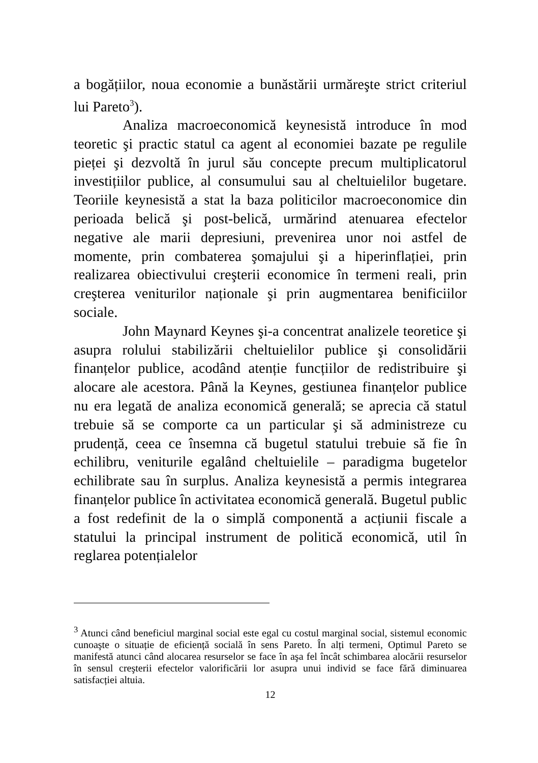a bogățiilor, noua economie a bunăstării urmăreşte strict criteriul lui Pareto<sup>3</sup>).
Analiza macroeconomică keynesistă introduce în mod teoretic şi practic statul ca agent al economiei bazate pe regulile pieței şi dezvoltă în jurul său concepte precum multiplicatorul investițiilor publice, al consumului sau al cheltuielilor bugetare. Teoriile keynesistă a stat la baza politicilor macroeconomice din perioada belică şi post-belică, urmărind atenuarea efectelor negative ale marii depresiuni, prevenirea unor noi astfel de momente, prin combaterea şomajului şi a hiperinflației, prin realizarea obiectivului creşterii economice în termeni reali, prin creşterea veniturilor naționale şi prin augmentarea benificiilor sociale.
John Maynard Keynes şi-a concentrat analizele teoretice şi asupra rolului stabilizării cheltuielilor publice şi consolidării finanțelor publice, acodând atenție funcțiilor de redistribuire şi alocare ale acestora. Până la Keynes, gestiunea finanțelor publice nu era legată de analiza economică generală; se aprecia că statul trebuie să se comporte ca un particular şi să administreze cu prudență, ceea ce însemna că bugetul statului trebuie să fie în echilibru, veniturile egalând cheltuielile – paradigma bugetelor echilibrate sau în surplus. Analiza keynesistă a permis integrarea finanțelor publice în activitatea economică generală. Bugetul public a fost redefinit de la o simplă componentă a acțiunii fiscale a statului la principal instrument de politică economică, util în reglarea potențialelor
<sup>3</sup> Atunci când beneficiul marginal social este egal cu costul marginal social, sistemul economic cunoaşte o situație de eficiență socială în sens Pareto. În alți termeni, Optimul Pareto se manifestă atunci când alocarea resurselor se face în aşa fel încât schimbarea alocării resurselor în sensul creşterii efectelor valorificării lor asupra unui individ se face fără diminuarea satisfacției altuia.
12